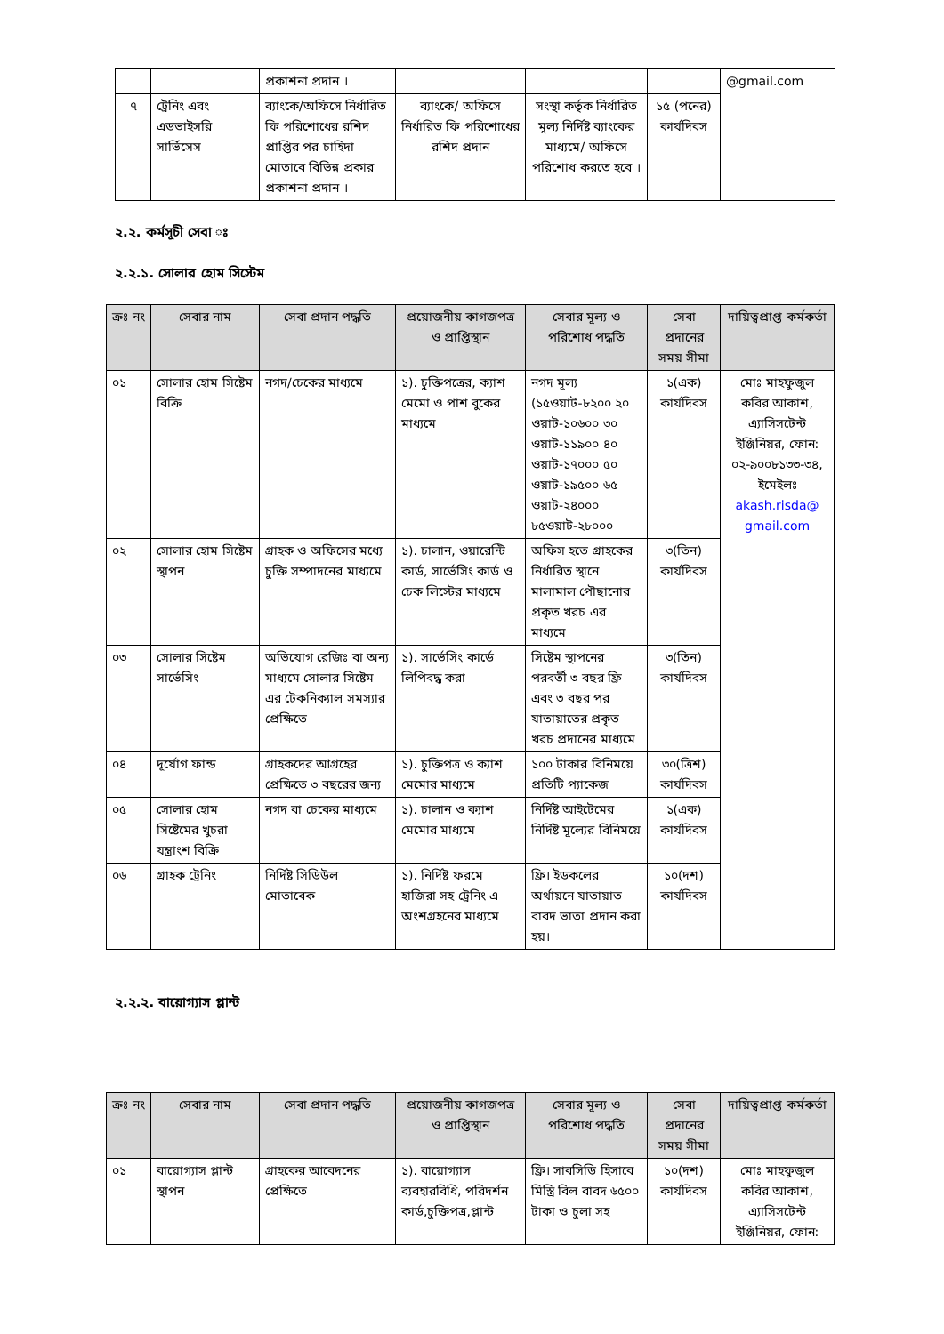| | | প্রকাশনা প্রদান । | | | | @gmail.com |
| ৭ | ট্রেনিং এবং এডভাইসরি সার্ভিসেস | ব্যাংকে/অফিসে নির্ধারিত ফি পরিশোধের রশিদ প্রাপ্তির পর চাহিদা মোতাবে বিভিন্ন প্রকার প্রকাশনা প্রদান । | ব্যাংকে/ অফিসে নির্ধারিত ফি পরিশোধের রশিদ প্রদান | সংস্থা কর্তৃক নির্ধারিত মূল্য নির্দিষ্ট ব্যাংকের মাধ্যমে/ অফিসে পরিশোধ করতে হবে । | ১৫ (পনের) কার্যদিবস | |
২.২. কর্মসূচী সেবা ঃ
২.২.১. সোলার হোম সিস্টেম
| ক্রঃ নং | সেবার নাম | সেবা প্রদান পদ্ধতি | প্রয়োজনীয় কাগজপত্র ও প্রাপ্তিস্থান | সেবার মূল্য ও পরিশোধ পদ্ধতি | সেবা প্রদানের সময় সীমা | দায়িত্বপ্রাপ্ত কর্মকর্তা |
| --- | --- | --- | --- | --- | --- | --- |
| ০১ | সোলার হোম সিষ্টেম বিক্রি | নগদ/চেকের মাধ্যমে | ১). চুক্তিপত্রের, ক্যাশ মেমো ও পাশ বুকের মাধ্যমে | নগদ মূল্য (১৫ওয়াট-৮২০০ ২০ ওয়াট-১০৬০০ ৩০ ওয়াট-১১৯০০ ৪০ ওয়াট-১৭০০০ ৫০ ওয়াট-১৯৫০০ ৬৫ ওয়াট-২৪০০০ ৮৫ওয়াট-২৮০০০ | ১(এক) কার্যদিবস | মোঃ মাহফুজুল কবির আকাশ, এ্যাসিসটেন্ট ইঞ্জিনিয়র, ফোন: ০২-৯০০৮১৩৩-৩৪, ইমেইলঃ akash.risda@ gmail.com |
| ০২ | সোলার হোম সিষ্টেম স্থাপন | গ্রাহক ও অফিসের মধ্যে চুক্তি সম্পাদনের মাধ্যমে | ১). চালান, ওয়ারেন্টি কার্ড, সার্ভেসিং কার্ড ও চেক লিস্টের মাধ্যমে | অফিস হতে গ্রাহকের নির্ধারিত স্থানে মালামাল পৌছানোর প্রকৃত খরচ এর মাধ্যমে | ৩(তিন) কার্যদিবস | |
| ০৩ | সোলার সিষ্টেম সার্ভেসিং | অভিযোগ রেজিঃ বা অন্য মাধ্যমে সোলার সিষ্টেম এর টেকনিক্যাল সমস্যার প্রেক্ষিতে | ১). সার্ভেসিং কার্ডে লিপিবদ্ধ করা | সিষ্টেম স্থাপনের পরবর্তী ৩ বছর ফ্রি এবং ৩ বছর পর যাতায়াতের প্রকৃত খরচ প্রদানের মাধ্যমে | ৩(তিন) কার্যদিবস | |
| ০৪ | দূর্যোগ ফান্ড | গ্রাহকদের আগ্রহের প্রেক্ষিতে ৩ বছরের জন্য | ১). চুক্তিপত্র ও ক্যাশ মেমোর মাধ্যমে | ১০০ টাকার বিনিময়ে প্রতিটি প্যাকেজ | ৩০(ত্রিশ) কার্যদিবস | |
| ০৫ | সোলার হোম সিষ্টেমের খুচরা যন্ত্রাংশ বিক্রি | নগদ বা চেকের মাধ্যমে | ১). চালান ও ক্যাশ মেমোর মাধ্যমে | নির্দিষ্ট আইটেমের নির্দিষ্ট মূল্যের বিনিময়ে | ১(এক) কার্যদিবস | |
| ০৬ | গ্রাহক ট্রেনিং | নির্দিষ্ট সিডিউল মোতাবেক | ১). নির্দিষ্ট ফরমে হাজিরা সহ ট্রেনিং এ অংশগ্রহনের মাধ্যমে | ফ্রি। ইডকলের অর্থায়নে যাতায়াত বাবদ ভাতা প্রদান করা হয়। | ১০(দশ) কার্যদিবস | |
২.২.২. বায়োগ্যাস প্লান্ট
| ক্রঃ নং | সেবার নাম | সেবা প্রদান পদ্ধতি | প্রয়োজনীয় কাগজপত্র ও প্রাপ্তিস্থান | সেবার মূল্য ও পরিশোধ পদ্ধতি | সেবা প্রদানের সময় সীমা | দায়িত্বপ্রাপ্ত কর্মকর্তা |
| --- | --- | --- | --- | --- | --- | --- |
| ০১ | বায়োগ্যাস প্লান্ট স্থাপন | গ্রাহকের আবেদনের প্রেক্ষিতে | ১). বায়োগ্যাস ব্যবহারবিধি, পরিদর্শন কার্ড,চুক্তিপত্র,প্লান্ট | ফ্রি। সাবসিডি হিসাবে মিস্ত্রি বিল বাবদ ৬৫০০ টাকা ও চুলা সহ | ১০(দশ) কার্যদিবস | মোঃ মাহফুজুল কবির আকাশ, এ্যাসিসটেন্ট ইঞ্জিনিয়র, ফোন: |